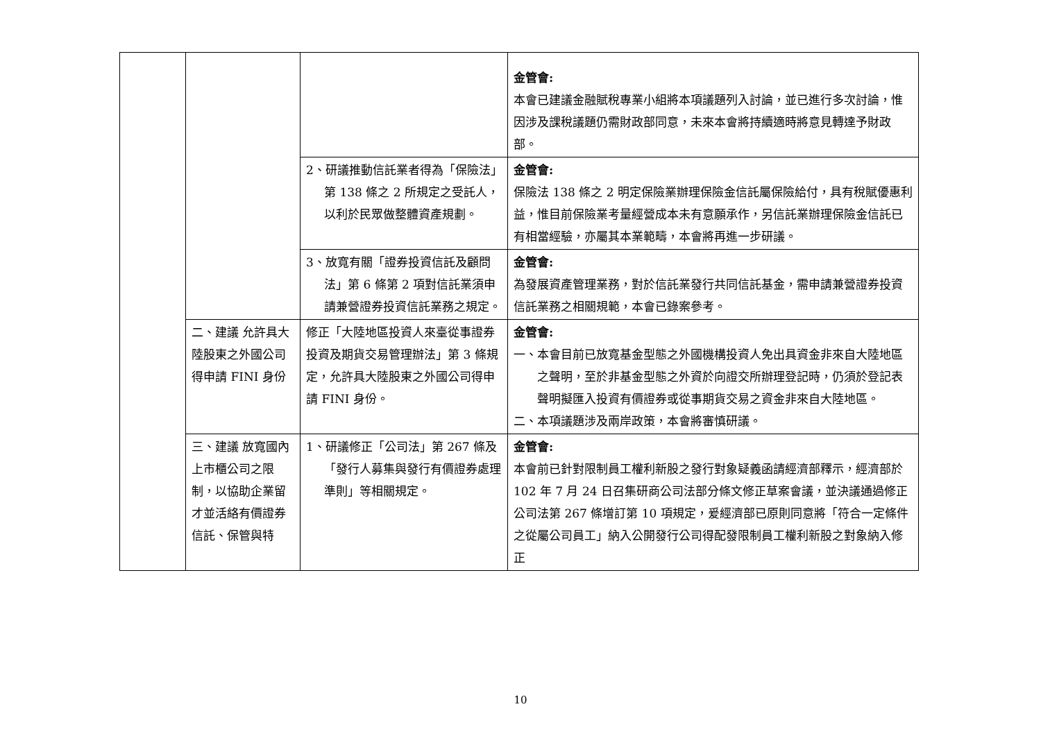| | | | 金管會: 本會已建議金融賦稅專業小組將本項議題列入討論，並已進行多次討論，惟因涉及課稅議題仍需財政部同意，未來本會將持續適時將意見轉達予財政部。 |
| | | 2、研議推動信託業者得為「保險法」第 138 條之 2 所規定之受託人，以利於民眾做整體資產規劃。 | 金管會: 保險法 138 條之 2 明定保險業辦理保險金信託屬保險給付，具有稅賦優惠利益，惟目前保險業考量經營成本未有意願承作，另信託業辦理保險金信託已有相當經驗，亦屬其本業範疇，本會將再進一步研議。 |
| | | 3、放寬有關「證券投資信託及顧問法」第 6 條第 2 項對信託業須申請兼營證券投資信託業務之規定。 | 金管會: 為發展資產管理業務，對於信託業發行共同信託基金，需申請兼營證券投資信託業務之相關規範，本會已錄案參考。 |
| | 二、建議 允許具大陸股東之外國公司得申請 FINI 身份 | 修正「大陸地區投資人來臺從事證券投資及期貨交易管理辦法」第 3 條規定，允許具大陸股東之外國公司得申請 FINI 身份。 | 金管會: 一、本會目前已放寬基金型態之外國機構投資人免出具資金非來自大陸地區之聲明，至於非基金型態之外資於向證交所辦理登記時，仍須於登記表聲明擬匯入投資有價證券或從事期貨交易之資金非來自大陸地區。 二、本項議題涉及兩岸政策，本會將審慎研議。 |
| | 三、建議 放寬國內上市櫃公司之限制，以協助企業留才並活絡有價證券信託、保管與特 | 1、研議修正「公司法」第 267 條及「發行人募集與發行有價證券處理準則」等相關規定。 | 金管會: 本會前已針對限制員工權利新股之發行對象疑義函請經濟部釋示，經濟部於 102 年 7 月 24 日召集研商公司法部分條文修正草案會議，並決議通過修正公司法第 267 條增訂第 10 項規定，爰經濟部已原則同意將「符合一定條件之從屬公司員工」納入公開發行公司得配發限制員工權利新股之對象納入修正 |
10